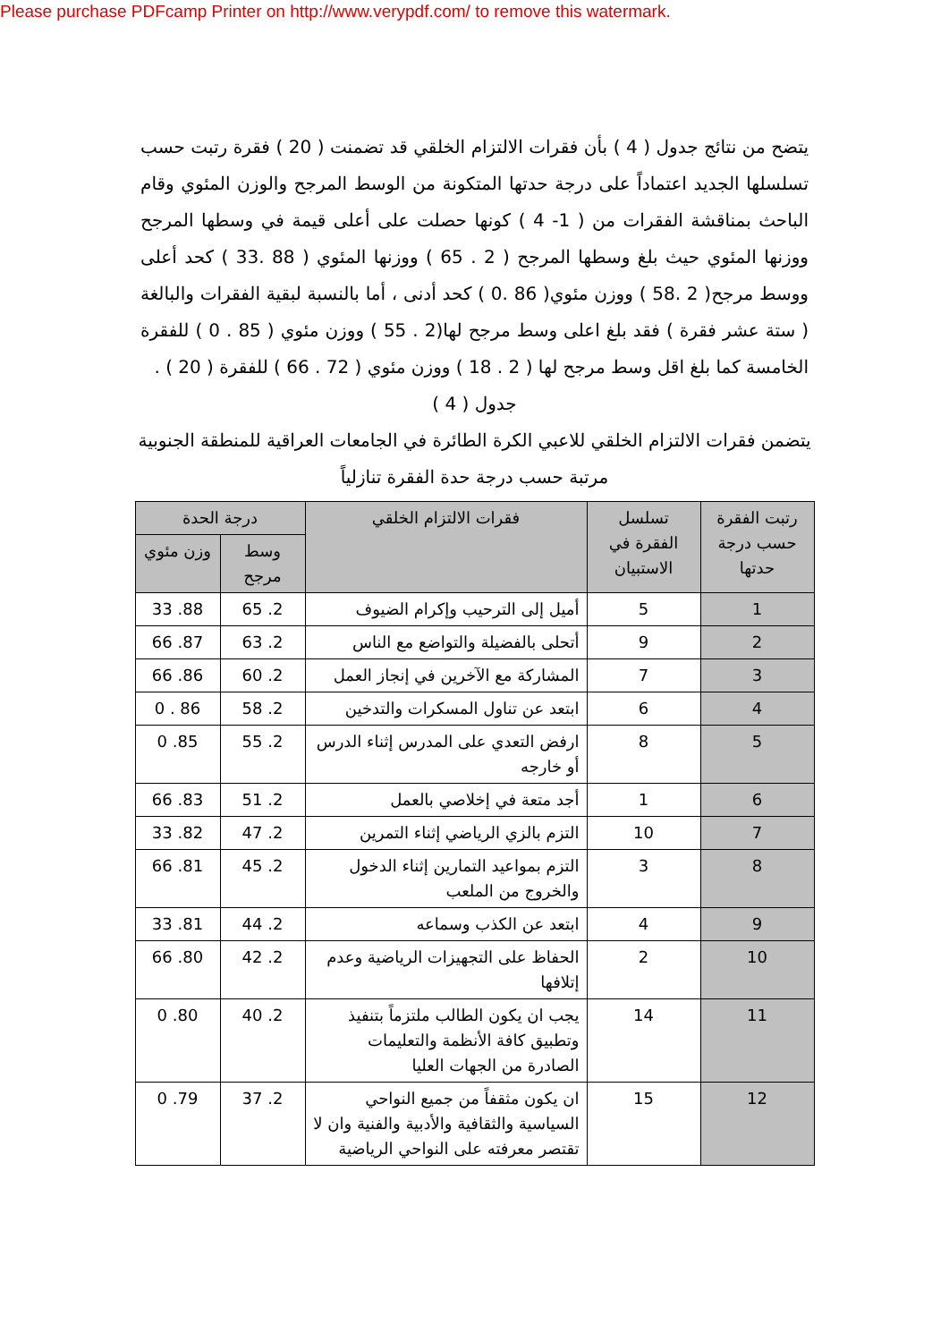Please purchase PDFcamp Printer on http://www.verypdf.com/ to remove this watermark.
يتضح من نتائج جدول ( 4 ) بأن فقرات الالتزام الخلقي قد تضمنت ( 20 ) فقرة رتبت حسب تسلسلها الجديد اعتماداً على درجة حدتها المتكونة من الوسط المرجح والوزن المئوي وقام الباحث بمناقشة الفقرات من ( 1- 4 ) كونها حصلت على أعلى قيمة في وسطها المرجح ووزنها المئوي حيث بلغ وسطها المرجح ( 2 . 65 ) ووزنها المئوي ( 88 .33 ) كحد أعلى ووسط مرجح( 2 .58 ) ووزن مئوي( 86 .0 ) كحد أدنى ، أما بالنسبة لبقية الفقرات والبالغة ( ستة عشر فقرة ) فقد بلغ اعلى وسط مرجح لها(2 . 55 ) ووزن مئوي ( 85 . 0 ) للفقرة الخامسة كما بلغ اقل وسط مرجح لها ( 2 . 18 ) ووزن مئوي ( 72 . 66 ) للفقرة ( 20 ) .
جدول ( 4 )
يتضمن فقرات الالتزام الخلقي للاعبي الكرة الطائرة في الجامعات العراقية للمنطقة الجنوبية مرتبة حسب درجة حدة الفقرة تنازلياً
| رتبت الفقرة حسب درجة حدتها | تسلسل الفقرة في الاستبيان | فقرات الالتزام الخلقي | درجة الحدة | |
| --- | --- | --- | --- | --- |
| | | | وسط مرجح | وزن مئوي |
| 1 | 5 | أميل إلى الترحيب وإكرام الضيوف | 2. 65 | 88. 33 |
| 2 | 9 | أتحلى بالفضيلة والتواضع مع الناس | 2. 63 | 87. 66 |
| 3 | 7 | المشاركة مع الآخرين في إنجاز العمل | 2. 60 | 86. 66 |
| 4 | 6 | ابتعد عن تناول المسكرات والتدخين | 2. 58 | 86 . 0 |
| 5 | 8 | ارفض التعدي على المدرس إثناء الدرس أو خارجه | 2. 55 | 85. 0 |
| 6 | 1 | أجد متعة في إخلاصي بالعمل | 2. 51 | 83. 66 |
| 7 | 10 | التزم بالزي الرياضي إثناء التمرين | 2. 47 | 82. 33 |
| 8 | 3 | التزم بمواعيد التمارين إثناء الدخول والخروج من الملعب | 2. 45 | 81. 66 |
| 9 | 4 | ابتعد عن الكذب وسماعه | 2. 44 | 81. 33 |
| 10 | 2 | الحفاظ على التجهيزات الرياضية وعدم إتلافها | 2. 42 | 80. 66 |
| 11 | 14 | يجب ان يكون الطالب ملتزماً بتنفيذ وتطبيق كافة الأنظمة والتعليمات الصادرة من الجهات العليا | 2. 40 | 80. 0 |
| 12 | 15 | ان يكون مثقفاً من جميع النواحي السياسية والثقافية والأدبية والفنية وان لا تقتصر معرفته على النواحي الرياضية | 2. 37 | 79. 0 |